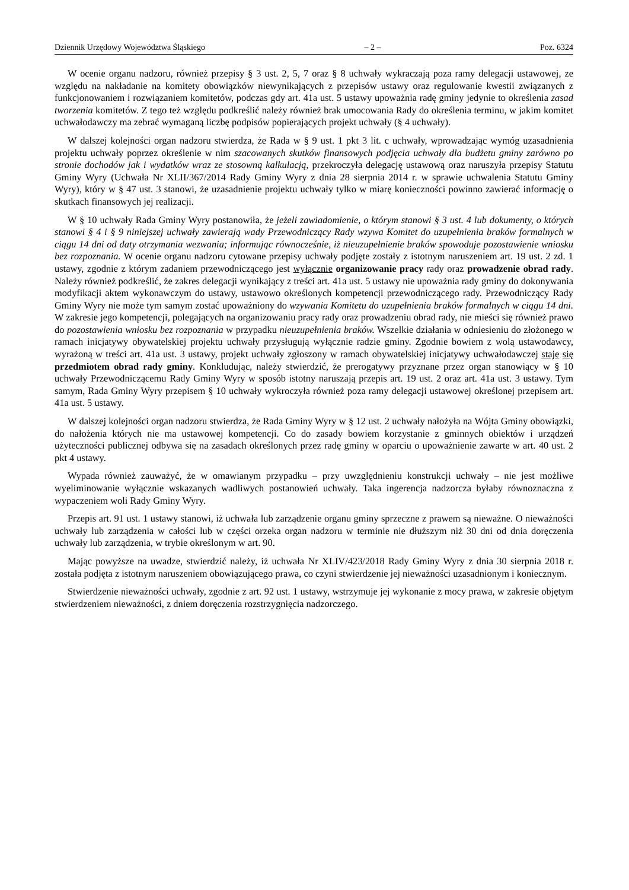Dziennik Urzędowy Województwa Śląskiego – 2 – Poz. 6324
W ocenie organu nadzoru, również przepisy § 3 ust. 2, 5, 7 oraz § 8 uchwały wykraczają poza ramy delegacji ustawowej, ze względu na nakładanie na komitety obowiązków niewynikających z przepisów ustawy oraz regulowanie kwestii związanych z funkcjonowaniem i rozwiązaniem komitetów, podczas gdy art. 41a ust. 5 ustawy upoważnia radę gminy jedynie to określenia zasad tworzenia komitetów. Z tego też względu podkreślić należy również brak umocowania Rady do określenia terminu, w jakim komitet uchwałodawczy ma zebrać wymaganą liczbę podpisów popierających projekt uchwały (§ 4 uchwały).
W dalszej kolejności organ nadzoru stwierdza, że Rada w § 9 ust. 1 pkt 3 lit. c uchwały, wprowadzając wymóg uzasadnienia projektu uchwały poprzez określenie w nim szacowanych skutków finansowych podjęcia uchwały dla budżetu gminy zarówno po stronie dochodów jak i wydatków wraz ze stosowną kalkulacją, przekroczyła delegację ustawową oraz naruszyła przepisy Statutu Gminy Wyry (Uchwała Nr XLII/367/2014 Rady Gminy Wyry z dnia 28 sierpnia 2014 r. w sprawie uchwalenia Statutu Gminy Wyry), który w § 47 ust. 3 stanowi, że uzasadnienie projektu uchwały tylko w miarę konieczności powinno zawierać informację o skutkach finansowych jej realizacji.
W § 10 uchwały Rada Gminy Wyry postanowiła, że jeżeli zawiadomienie, o którym stanowi § 3 ust. 4 lub dokumenty, o których stanowi § 4 i § 9 niniejszej uchwały zawierają wady Przewodniczący Rady wzywa Komitet do uzupełnienia braków formalnych w ciągu 14 dni od daty otrzymania wezwania; informując równocześnie, iż nieuzupełnienie braków spowoduje pozostawienie wniosku bez rozpoznania. W ocenie organu nadzoru cytowane przepisy uchwały podjęte zostały z istotnym naruszeniem art. 19 ust. 2 zd. 1 ustawy, zgodnie z którym zadaniem przewodniczącego jest wyłącznie organizowanie pracy rady oraz prowadzenie obrad rady. Należy również podkreślić, że zakres delegacji wynikający z treści art. 41a ust. 5 ustawy nie upoważnia rady gminy do dokonywania modyfikacji aktem wykonawczym do ustawy, ustawowo określonych kompetencji przewodniczącego rady. Przewodniczący Rady Gminy Wyry nie może tym samym zostać upoważniony do wzywania Komitetu do uzupełnienia braków formalnych w ciągu 14 dni. W zakresie jego kompetencji, polegających na organizowaniu pracy rady oraz prowadzeniu obrad rady, nie mieści się również prawo do pozostawienia wniosku bez rozpoznania w przypadku nieuzupełnienia braków. Wszelkie działania w odniesieniu do złożonego w ramach inicjatywy obywatelskiej projektu uchwały przysługują wyłącznie radzie gminy. Zgodnie bowiem z wolą ustawodawcy, wyrażoną w treści art. 41a ust. 3 ustawy, projekt uchwały zgłoszony w ramach obywatelskiej inicjatywy uchwałodawczej staje się przedmiotem obrad rady gminy. Konkludując, należy stwierdzić, że prerogatywy przyznane przez organ stanowiący w § 10 uchwały Przewodniczącemu Rady Gminy Wyry w sposób istotny naruszają przepis art. 19 ust. 2 oraz art. 41a ust. 3 ustawy. Tym samym, Rada Gminy Wyry przepisem § 10 uchwały wykroczyła również poza ramy delegacji ustawowej określonej przepisem art. 41a ust. 5 ustawy.
W dalszej kolejności organ nadzoru stwierdza, że Rada Gminy Wyry w § 12 ust. 2 uchwały nałożyła na Wójta Gminy obowiązki, do nałożenia których nie ma ustawowej kompetencji. Co do zasady bowiem korzystanie z gminnych obiektów i urządzeń użyteczności publicznej odbywa się na zasadach określonych przez radę gminy w oparciu o upoważnienie zawarte w art. 40 ust. 2 pkt 4 ustawy.
Wypada również zauważyć, że w omawianym przypadku – przy uwzględnieniu konstrukcji uchwały – nie jest możliwe wyeliminowanie wyłącznie wskazanych wadliwych postanowień uchwały. Taka ingerencja nadzorcza byłaby równoznaczna z wypaczeniem woli Rady Gminy Wyry.
Przepis art. 91 ust. 1 ustawy stanowi, iż uchwała lub zarządzenie organu gminy sprzeczne z prawem są nieważne. O nieważności uchwały lub zarządzenia w całości lub w części orzeka organ nadzoru w terminie nie dłuższym niż 30 dni od dnia doręczenia uchwały lub zarządzenia, w trybie określonym w art. 90.
Mając powyższe na uwadze, stwierdzić należy, iż uchwała Nr XLIV/423/2018 Rady Gminy Wyry z dnia 30 sierpnia 2018 r. została podjęta z istotnym naruszeniem obowiązującego prawa, co czyni stwierdzenie jej nieważności uzasadnionym i koniecznym.
Stwierdzenie nieważności uchwały, zgodnie z art. 92 ust. 1 ustawy, wstrzymuje jej wykonanie z mocy prawa, w zakresie objętym stwierdzeniem nieważności, z dniem doręczenia rozstrzygnięcia nadzorczego.